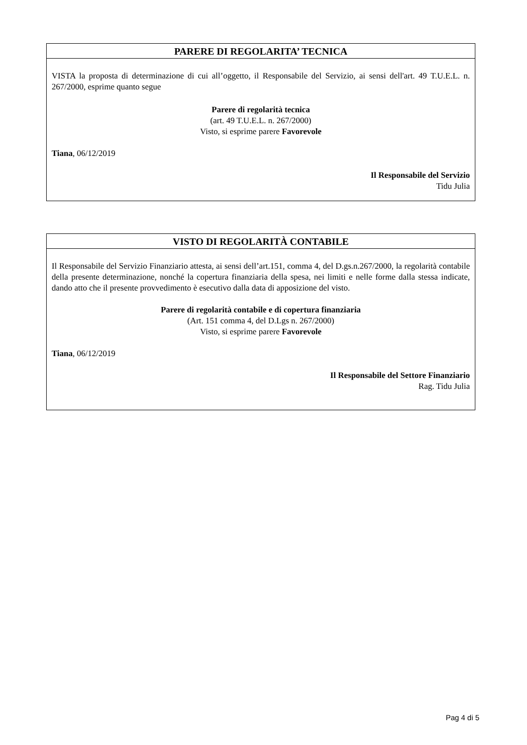PARERE DI REGOLARITA’ TECNICA
VISTA la proposta di determinazione di cui all’oggetto, il Responsabile del Servizio, ai sensi dell'art. 49 T.U.E.L. n. 267/2000, esprime quanto segue
Parere di regolarità tecnica
(art. 49 T.U.E.L. n. 267/2000)
Visto, si esprime parere Favorevole
Tiana, 06/12/2019
Il Responsabile del Servizio
Tidu Julia
VISTO DI REGOLARITÀ CONTABILE
Il Responsabile del Servizio Finanziario attesta, ai sensi dell’art.151, comma 4, del D.gs.n.267/2000, la regolarità contabile della presente determinazione, nonché la copertura finanziaria della spesa, nei limiti e nelle forme dalla stessa indicate, dando atto che il presente provvedimento è esecutivo dalla data di apposizione del visto.
Parere di regolarità contabile e di copertura finanziaria
(Art. 151 comma 4, del D.Lgs n. 267/2000)
Visto, si esprime parere Favorevole
Tiana, 06/12/2019
Il Responsabile del Settore Finanziario
Rag. Tidu Julia
Pag 4 di 5